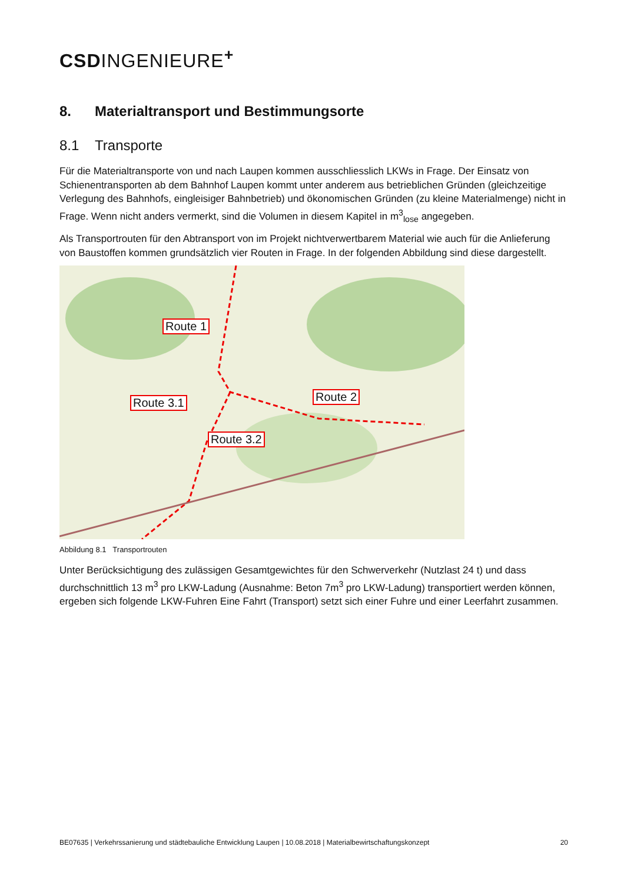CSDINGENIEURE<sup>+</sup>
8. Materialtransport und Bestimmungsorte
8.1 Transporte
Für die Materialtransporte von und nach Laupen kommen ausschliesslich LKWs in Frage. Der Einsatz von Schienentransporten ab dem Bahnhof Laupen kommt unter anderem aus betrieblichen Gründen (gleichzeitige Verlegung des Bahnhofs, eingleisiger Bahnbetrieb) und ökonomischen Gründen (zu kleine Materialmenge) nicht in Frage. Wenn nicht anders vermerkt, sind die Volumen in diesem Kapitel in m<sup>3</sup><sub>lose</sub> angegeben.
Als Transportrouten für den Abtransport von im Projekt nichtverwertbarem Material wie auch für die Anlieferung von Baustoffen kommen grundsätzlich vier Routen in Frage. In der folgenden Abbildung sind diese dargestellt.
Route 1
Route 2
Route 3.1
Route 3.2
Abbildung 8.1 Transportrouten
Unter Berücksichtigung des zulässigen Gesamtgewichtes für den Schwerverkehr (Nutzlast 24 t) und dass durchschnittlich 13 m<sup>3</sup> pro LKW-Ladung (Ausnahme: Beton 7m<sup>3</sup> pro LKW-Ladung) transportiert werden können, ergeben sich folgende LKW-Fuhren Eine Fahrt (Transport) setzt sich einer Fuhre und einer Leerfahrt zusammen.
BE07635 | Verkehrssanierung und städtebauliche Entwicklung Laupen | 10.08.2018 | Materialbewirtschaftungskonzept 20